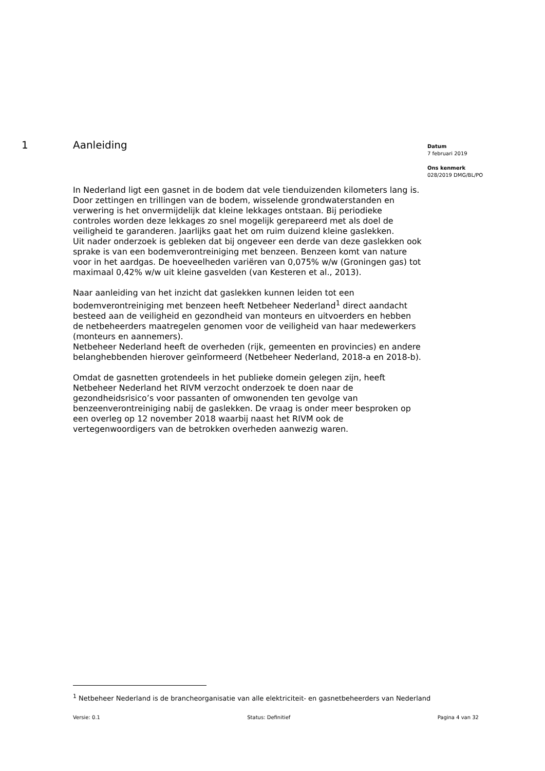1 Aanleiding
Datum
7 februari 2019
Ons kenmerk
028/2019 DMG/BL/PO
In Nederland ligt een gasnet in de bodem dat vele tienduizenden kilometers lang is. Door zettingen en trillingen van de bodem, wisselende grondwaterstanden en verwering is het onvermijdelijk dat kleine lekkages ontstaan. Bij periodieke controles worden deze lekkages zo snel mogelijk gerepareerd met als doel de veiligheid te garanderen. Jaarlijks gaat het om ruim duizend kleine gaslekken.
Uit nader onderzoek is gebleken dat bij ongeveer een derde van deze gaslekken ook sprake is van een bodemverontreiniging met benzeen. Benzeen komt van nature voor in het aardgas. De hoeveelheden variëren van 0,075% w/w (Groningen gas) tot maximaal 0,42% w/w uit kleine gasvelden (van Kesteren et al., 2013).
Naar aanleiding van het inzicht dat gaslekken kunnen leiden tot een bodemverontreiniging met benzeen heeft Netbeheer Nederland<sup>1</sup> direct aandacht besteed aan de veiligheid en gezondheid van monteurs en uitvoerders en hebben de netbeheerders maatregelen genomen voor de veiligheid van haar medewerkers (monteurs en aannemers).
Netbeheer Nederland heeft de overheden (rijk, gemeenten en provincies) en andere belanghebbenden hierover geïnformeerd (Netbeheer Nederland, 2018-a en 2018-b).
Omdat de gasnetten grotendeels in het publieke domein gelegen zijn, heeft Netbeheer Nederland het RIVM verzocht onderzoek te doen naar de gezondheidsrisico’s voor passanten of omwonenden ten gevolge van benzeenverontreiniging nabij de gaslekken. De vraag is onder meer besproken op een overleg op 12 november 2018 waarbij naast het RIVM ook de vertegenwoordigers van de betrokken overheden aanwezig waren.
<sup>1</sup> Netbeheer Nederland is de brancheorganisatie van alle elektriciteit- en gasnetbeheerders van Nederland
Versie: 0.1 Status: Definitief Pagina 4 van 32